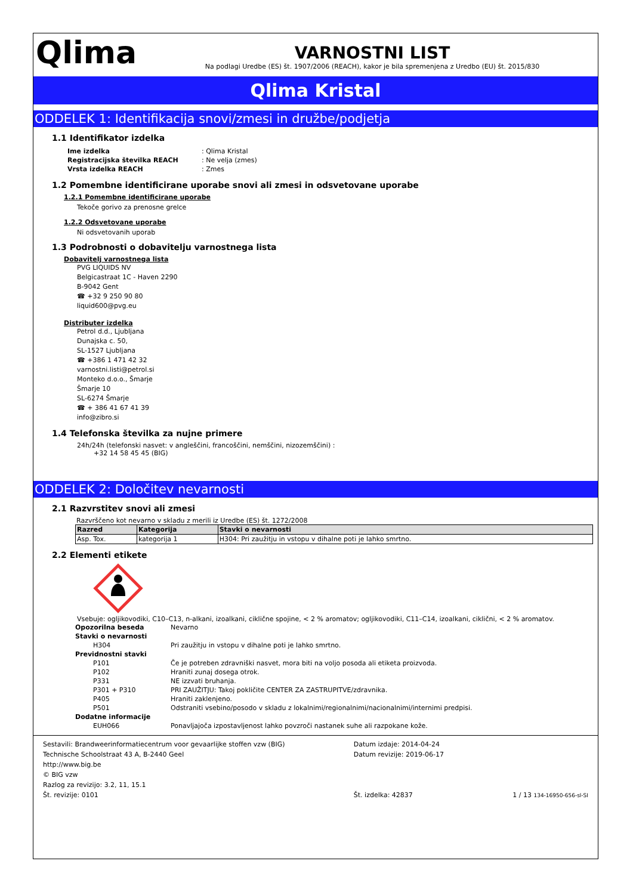Qlima
VARNOSTNI LIST
Na podlagi Uredbe (ES) št. 1907/2006 (REACH), kakor je bila spremenjena z Uredbo (EU) št. 2015/830
Qlima Kristal
ODDELEK 1: Identifikacija snovi/zmesi in družbe/podjetja
1.1 Identifikator izdelka
| Ime izdelka | : Qlima Kristal |
| Registracijska številka REACH | : Ne velja (zmes) |
| Vrsta izdelka REACH | : Zmes |
1.2 Pomembne identificirane uporabe snovi ali zmesi in odsvetovane uporabe
1.2.1 Pomembne identificirane uporabe
Tekoče gorivo za prenosne grelce
1.2.2 Odsvetovane uporabe
Ni odsvetovanih uporab
1.3 Podrobnosti o dobavitelju varnostnega lista
Dobavitelj varnostnega lista
PVG LIQUIDS NV
Belgicastraat 1C - Haven 2290
B-9042 Gent
☎ +32 9 250 90 80
liquid600@pvg.eu
Distributer izdelka
Petrol d.d., Ljubljana
Dunajska c. 50,
SL-1527 Ljubljana
☎ +386 1 471 42 32
varnostni.listi@petrol.si
Monteko d.o.o., Šmarje
Šmarje 10
SL-6274 Šmarje
☎ + 386 41 67 41 39
info@zibro.si
1.4 Telefonska številka za nujne primere
24h/24h (telefonski nasvet: v angleščini, francoščini, nemščini, nizozemščini) :
+32 14 58 45 45 (BIG)
ODDELEK 2: Določitev nevarnosti
2.1 Razvrstitev snovi ali zmesi
Razvrščeno kot nevarno v skladu z merili iz Uredbe (ES) št. 1272/2008
| Razred | Kategorija | Stavki o nevarnosti |
| --- | --- | --- |
| Asp. Tox. | kategorija 1 | H304: Pri zaužitju in vstopu v dihalne poti je lahko smrtno. |
2.2 Elementi etikete
Vsebuje: ogljikovodiki, C10–C13, n-alkani, izoalkani, ciklične spojine, < 2 % aromatov; ogljikovodiki, C11–C14, izoalkani, ciklični, < 2 % aromatov.
| Opozorilna beseda | Nevarno |
| Stavki o nevarnosti | |
| H304 | Pri zaužitju in vstopu v dihalne poti je lahko smrtno. |
| Previdnostni stavki | |
| P101 | Če je potreben zdravniški nasvet, mora biti na voljo posoda ali etiketa proizvoda. |
| P102 | Hraniti zunaj dosega otrok. |
| P331 | NE izzvati bruhanja. |
| P301 + P310 | PRI ZAUŽITJU: Takoj pokličite CENTER ZA ZASTRUPITVE/zdravnika. |
| P405 | Hraniti zaklenjeno. |
| P501 | Odstraniti vsebino/posodo v skladu z lokalnimi/regionalnimi/nacionalnimi/internimi predpisi. |
| Dodatne informacije | |
| EUH066 | Ponavljajoča izpostavljenost lahko povzroči nastanek suhe ali razpokane kože. |
Sestavili: Brandweerinformatiecentrum voor gevaarlijke stoffen vzw (BIG)
Technische Schoolstraat 43 A, B-2440 Geel
http://www.big.be
© BIG vzw
Razlog za revizijo: 3.2, 11, 15.1
Št. revizije: 0101
Datum izdaje: 2014-04-24
Datum revizije: 2019-06-17
Št. izdelka: 42837
1 / 13 134-16950-656-sl-SI